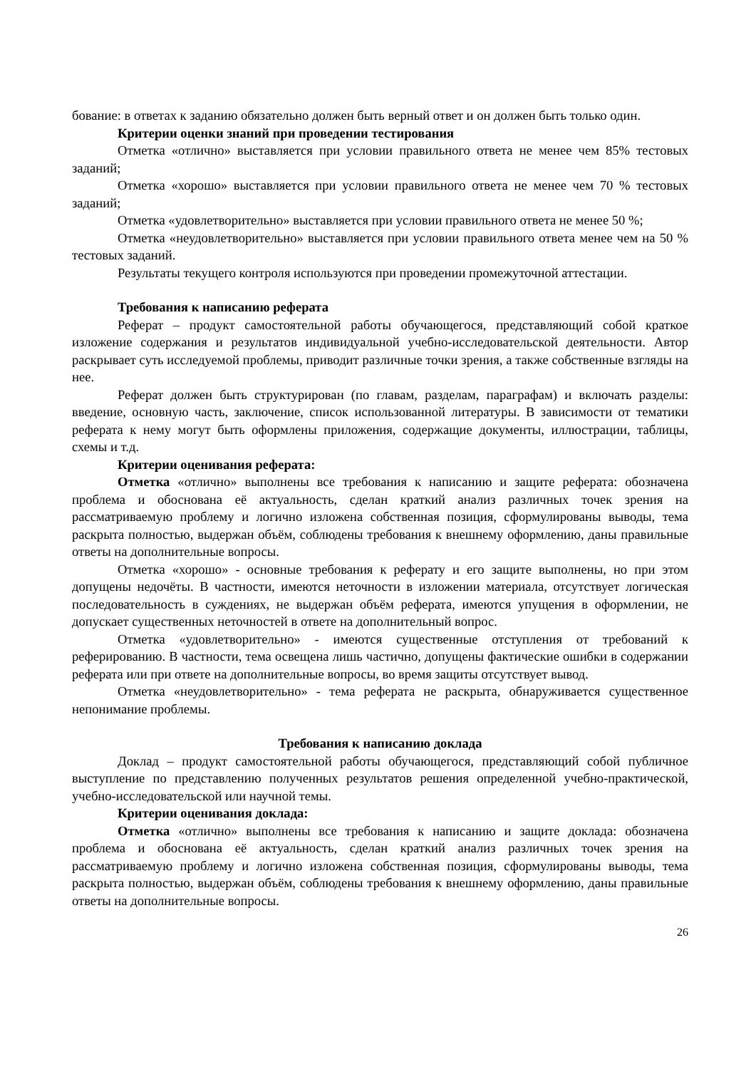бование: в ответах к заданию обязательно должен быть верный ответ и он должен быть только один.
Критерии оценки знаний при проведении тестирования
Отметка «отлично» выставляется при условии правильного ответа не менее чем 85% тестовых заданий;
Отметка «хорошо» выставляется при условии правильного ответа не менее чем 70 % тестовых заданий;
Отметка «удовлетворительно» выставляется при условии правильного ответа не менее 50 %;
Отметка «неудовлетворительно» выставляется при условии правильного ответа менее чем на 50 % тестовых заданий.
Результаты текущего контроля используются при проведении промежуточной аттестации.
Требования к написанию реферата
Реферат – продукт самостоятельной работы обучающегося, представляющий собой краткое изложение содержания и результатов индивидуальной учебно-исследовательской деятельности. Автор раскрывает суть исследуемой проблемы, приводит различные точки зрения, а также собственные взгляды на нее.
Реферат должен быть структурирован (по главам, разделам, параграфам) и включать разделы: введение, основную часть, заключение, список использованной литературы. В зависимости от тематики реферата к нему могут быть оформлены приложения, содержащие документы, иллюстрации, таблицы, схемы и т.д.
Критерии оценивания реферата:
Отметка «отлично» выполнены все требования к написанию и защите реферата: обозначена проблема и обоснована её актуальность, сделан краткий анализ различных точек зрения на рассматриваемую проблему и логично изложена собственная позиция, сформулированы выводы, тема раскрыта полностью, выдержан объём, соблюдены требования к внешнему оформлению, даны правильные ответы на дополнительные вопросы.
Отметка «хорошо» - основные требования к реферату и его защите выполнены, но при этом допущены недочёты. В частности, имеются неточности в изложении материала, отсутствует логическая последовательность в суждениях, не выдержан объём реферата, имеются упущения в оформлении, не допускает существенных неточностей в ответе на дополнительный вопрос.
Отметка «удовлетворительно» - имеются существенные отступления от требований к реферированию. В частности, тема освещена лишь частично, допущены фактические ошибки в содержании реферата или при ответе на дополнительные вопросы, во время защиты отсутствует вывод.
Отметка «неудовлетворительно» - тема реферата не раскрыта, обнаруживается существенное непонимание проблемы.
Требования к написанию доклада
Доклад – продукт самостоятельной работы обучающегося, представляющий собой публичное выступление по представлению полученных результатов решения определенной учебно-практической, учебно-исследовательской или научной темы.
Критерии оценивания доклада:
Отметка «отлично» выполнены все требования к написанию и защите доклада: обозначена проблема и обоснована её актуальность, сделан краткий анализ различных точек зрения на рассматриваемую проблему и логично изложена собственная позиция, сформулированы выводы, тема раскрыта полностью, выдержан объём, соблюдены требования к внешнему оформлению, даны правильные ответы на дополнительные вопросы.
26